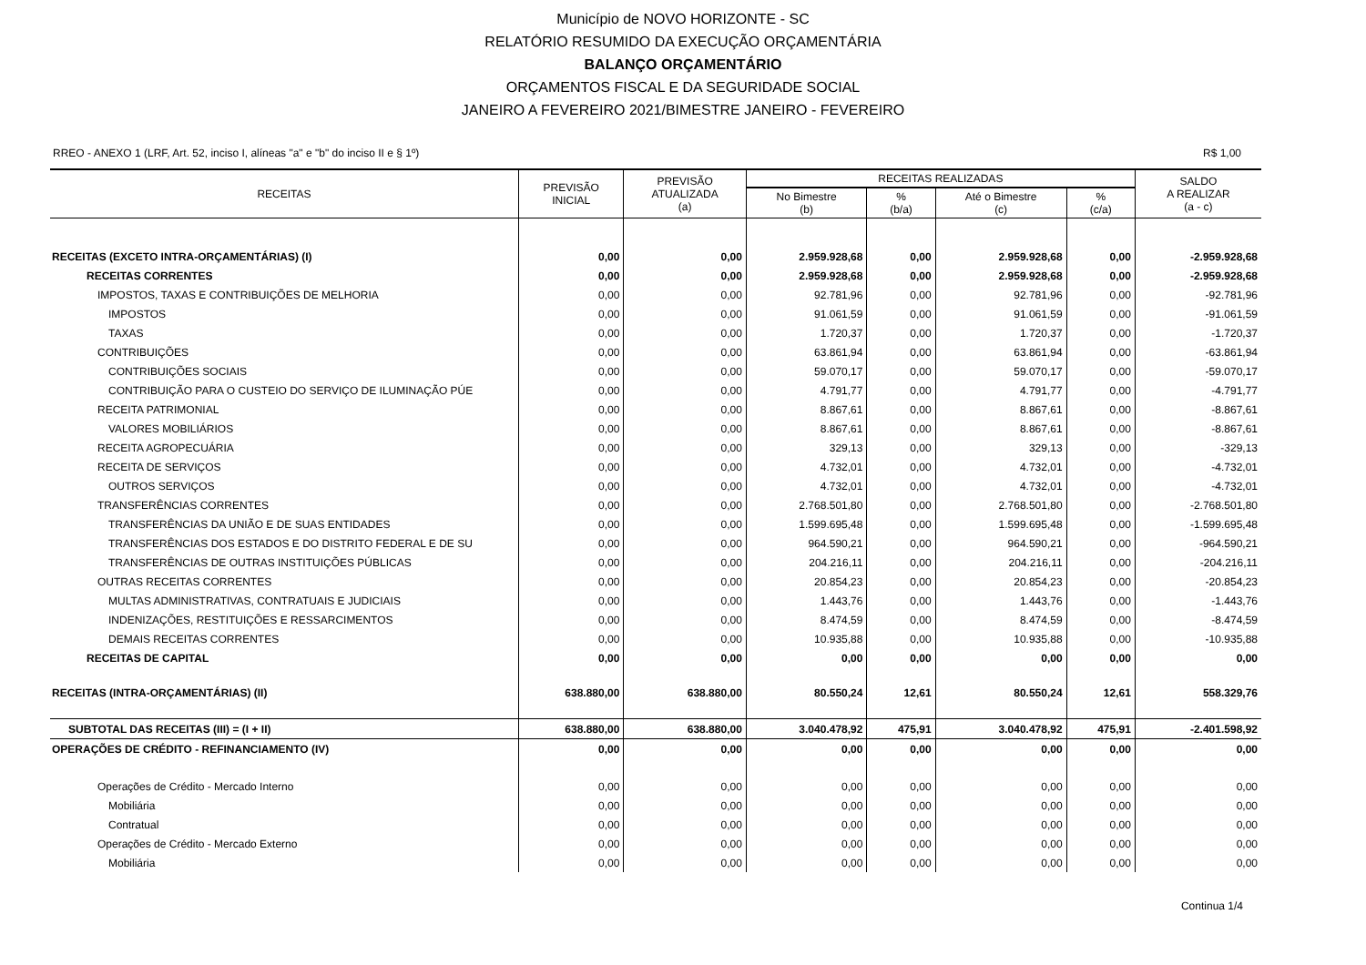Município de NOVO HORIZONTE - SC
RELATÓRIO RESUMIDO DA EXECUÇÃO ORÇAMENTÁRIA
BALANÇO ORÇAMENTÁRIO
ORÇAMENTOS FISCAL E DA SEGURIDADE SOCIAL
JANEIRO A FEVEREIRO 2021/BIMESTRE JANEIRO - FEVEREIRO
RREO - ANEXO 1 (LRF, Art. 52, inciso I, alíneas "a" e "b" do inciso II e § 1º) R$ 1,00
| RECEITAS | PREVISÃO INICIAL | PREVISÃO ATUALIZADA (a) | RECEITAS REALIZADAS | | | | SALDO A REALIZAR (a - c) |
| --- | --- | --- | --- | --- | --- | --- | --- |
| | | | No Bimestre (b) | % (b/a) | Até o Bimestre (c) | % (c/a) | |
| RECEITAS (EXCETO INTRA-ORÇAMENTÁRIAS) (I) | 0,00 | 0,00 | 2.959.928,68 | 0,00 | 2.959.928,68 | 0,00 | -2.959.928,68 |
| RECEITAS CORRENTES | 0,00 | 0,00 | 2.959.928,68 | 0,00 | 2.959.928,68 | 0,00 | -2.959.928,68 |
| IMPOSTOS, TAXAS E CONTRIBUIÇÕES DE MELHORIA | 0,00 | 0,00 | 92.781,96 | 0,00 | 92.781,96 | 0,00 | -92.781,96 |
| IMPOSTOS | 0,00 | 0,00 | 91.061,59 | 0,00 | 91.061,59 | 0,00 | -91.061,59 |
| TAXAS | 0,00 | 0,00 | 1.720,37 | 0,00 | 1.720,37 | 0,00 | -1.720,37 |
| CONTRIBUIÇÕES | 0,00 | 0,00 | 63.861,94 | 0,00 | 63.861,94 | 0,00 | -63.861,94 |
| CONTRIBUIÇÕES SOCIAIS | 0,00 | 0,00 | 59.070,17 | 0,00 | 59.070,17 | 0,00 | -59.070,17 |
| CONTRIBUIÇÃO PARA O CUSTEIO DO SERVIÇO DE ILUMINAÇÃO PÚE | 0,00 | 0,00 | 4.791,77 | 0,00 | 4.791,77 | 0,00 | -4.791,77 |
| RECEITA PATRIMONIAL | 0,00 | 0,00 | 8.867,61 | 0,00 | 8.867,61 | 0,00 | -8.867,61 |
| VALORES MOBILIÁRIOS | 0,00 | 0,00 | 8.867,61 | 0,00 | 8.867,61 | 0,00 | -8.867,61 |
| RECEITA AGROPECUÁRIA | 0,00 | 0,00 | 329,13 | 0,00 | 329,13 | 0,00 | -329,13 |
| RECEITA DE SERVIÇOS | 0,00 | 0,00 | 4.732,01 | 0,00 | 4.732,01 | 0,00 | -4.732,01 |
| OUTROS SERVIÇOS | 0,00 | 0,00 | 4.732,01 | 0,00 | 4.732,01 | 0,00 | -4.732,01 |
| TRANSFERÊNCIAS CORRENTES | 0,00 | 0,00 | 2.768.501,80 | 0,00 | 2.768.501,80 | 0,00 | -2.768.501,80 |
| TRANSFERÊNCIAS DA UNIÃO E DE SUAS ENTIDADES | 0,00 | 0,00 | 1.599.695,48 | 0,00 | 1.599.695,48 | 0,00 | -1.599.695,48 |
| TRANSFERÊNCIAS DOS ESTADOS E DO DISTRITO FEDERAL E DE SU | 0,00 | 0,00 | 964.590,21 | 0,00 | 964.590,21 | 0,00 | -964.590,21 |
| TRANSFERÊNCIAS DE OUTRAS INSTITUIÇÕES PÚBLICAS | 0,00 | 0,00 | 204.216,11 | 0,00 | 204.216,11 | 0,00 | -204.216,11 |
| OUTRAS RECEITAS CORRENTES | 0,00 | 0,00 | 20.854,23 | 0,00 | 20.854,23 | 0,00 | -20.854,23 |
| MULTAS ADMINISTRATIVAS, CONTRATUAIS E JUDICIAIS | 0,00 | 0,00 | 1.443,76 | 0,00 | 1.443,76 | 0,00 | -1.443,76 |
| INDENIZAÇÕES, RESTITUIÇÕES E RESSARCIMENTOS | 0,00 | 0,00 | 8.474,59 | 0,00 | 8.474,59 | 0,00 | -8.474,59 |
| DEMAIS RECEITAS CORRENTES | 0,00 | 0,00 | 10.935,88 | 0,00 | 10.935,88 | 0,00 | -10.935,88 |
| RECEITAS DE CAPITAL | 0,00 | 0,00 | 0,00 | 0,00 | 0,00 | 0,00 | 0,00 |
| RECEITAS (INTRA-ORÇAMENTÁRIAS) (II) | 638.880,00 | 638.880,00 | 80.550,24 | 12,61 | 80.550,24 | 12,61 | 558.329,76 |
| SUBTOTAL DAS RECEITAS (III) = (I + II) | 638.880,00 | 638.880,00 | 3.040.478,92 | 475,91 | 3.040.478,92 | 475,91 | -2.401.598,92 |
| OPERAÇÕES DE CRÉDITO - REFINANCIAMENTO (IV) | 0,00 | 0,00 | 0,00 | 0,00 | 0,00 | 0,00 | 0,00 |
| Operações de Crédito - Mercado Interno | 0,00 | 0,00 | 0,00 | 0,00 | 0,00 | 0,00 | 0,00 |
| Mobiliária | 0,00 | 0,00 | 0,00 | 0,00 | 0,00 | 0,00 | 0,00 |
| Contratual | 0,00 | 0,00 | 0,00 | 0,00 | 0,00 | 0,00 | 0,00 |
| Operações de Crédito - Mercado Externo | 0,00 | 0,00 | 0,00 | 0,00 | 0,00 | 0,00 | 0,00 |
| Mobiliária | 0,00 | 0,00 | 0,00 | 0,00 | 0,00 | 0,00 | 0,00 |
Continua 1/4